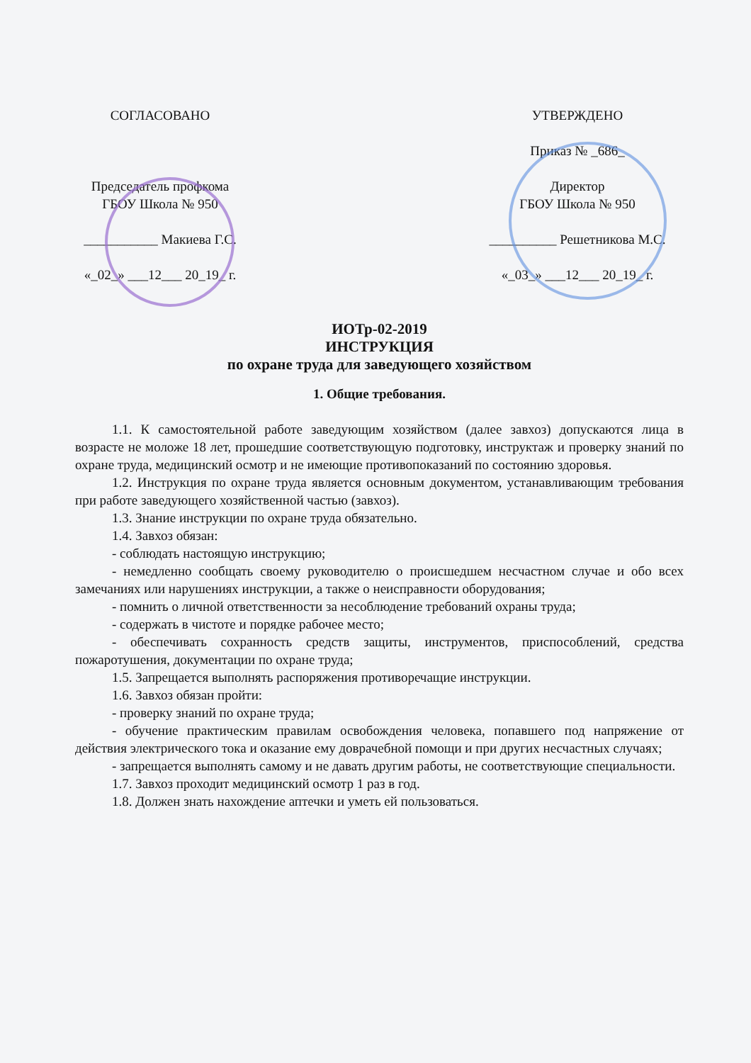СОГЛАСОВАНО
Председатель профкома
ГБОУ Школа № 950
___________ Макиева Г.С.
«_02_» ___12___ 20_19_ г.
УТВЕРЖДЕНО
Приказ № _686_
Директор
ГБОУ Школа № 950
__________ Решетникова М.С.
«_03_» ___12___ 20_19_ г.
ИОТр-02-2019
ИНСТРУКЦИЯ
по охране труда для заведующего хозяйством
1. Общие требования.
1.1. К самостоятельной работе заведующим хозяйством (далее завхоз) допускаются лица в возрасте не моложе 18 лет, прошедшие соответствующую подготовку, инструктаж и проверку знаний по охране труда, медицинский осмотр и не имеющие противопоказаний по состоянию здоровья.
1.2. Инструкция по охране труда является основным документом, устанавливающим требования при работе заведующего хозяйственной частью (завхоз).
1.3. Знание инструкции по охране труда обязательно.
1.4. Завхоз обязан:
- соблюдать настоящую инструкцию;
- немедленно сообщать своему руководителю о происшедшем несчастном случае и обо всех замечаниях или нарушениях инструкции, а также о неисправности оборудования;
- помнить о личной ответственности за несоблюдение требований охраны труда;
- содержать в чистоте и порядке рабочее место;
- обеспечивать сохранность средств защиты, инструментов, приспособлений, средства пожаротушения, документации по охране труда;
1.5. Запрещается выполнять распоряжения противоречащие инструкции.
1.6. Завхоз обязан пройти:
- проверку знаний по охране труда;
- обучение практическим правилам освобождения человека, попавшего под напряжение от действия электрического тока и оказание ему доврачебной помощи и при других несчастных случаях;
- запрещается выполнять самому и не давать другим работы, не соответствующие специальности.
1.7. Завхоз проходит медицинский осмотр 1 раз в год.
1.8. Должен знать нахождение аптечки и уметь ей пользоваться.